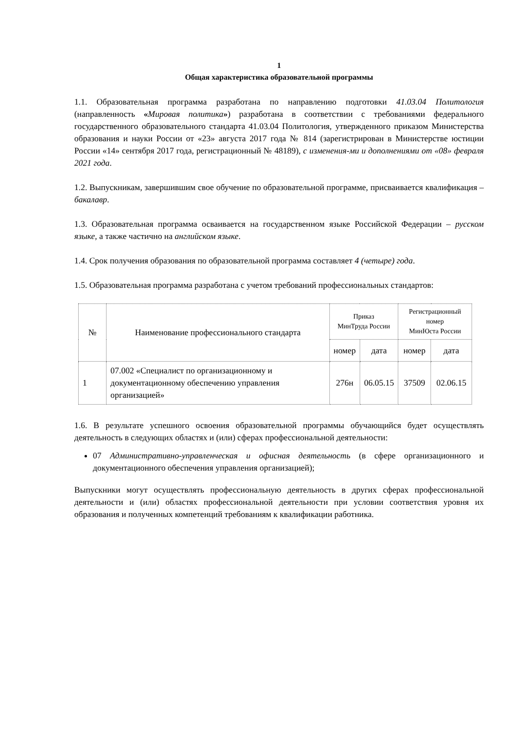1
Общая характеристика образовательной программы
1.1. Образовательная программа разработана по направлению подготовки 41.03.04 Политология (направленность «Мировая политика») разработана в соответствии с требованиями федерального государственного образовательного стандарта 41.03.04 Политология, утвержденного приказом Министерства образования и науки России от «23» августа 2017 года № 814 (зарегистрирован в Министерстве юстиции России «14» сентября 2017 года, регистрационный № 48189), с изменения-ми и дополнениями от «08» февраля 2021 года.
1.2. Выпускникам, завершившим свое обучение по образовательной программе, присваивается квалификация – бакалавр.
1.3. Образовательная программа осваивается на государственном языке Российской Федерации – русском языке, а также частично на английском языке.
1.4. Срок получения образования по образовательной программа составляет 4 (четыре) года.
1.5. Образовательная программа разработана с учетом требований профессиональных стандартов:
| № | Наименование профессионального стандарта | Приказ МинТруда России | | Регистрационный номер МинЮста России | |
| --- | --- | --- | --- | --- | --- |
| | | номер | дата | номер | дата |
| 1 | 07.002 «Специалист по организационному и документационному обеспечению управления организацией» | 276н | 06.05.15 | 37509 | 02.06.15 |
1.6. В результате успешного освоения образовательной программы обучающийся будет осуществлять деятельность в следующих областях и (или) сферах профессиональной деятельности:
07 Административно-управленческая и офисная деятельность (в сфере организационного и документационного обеспечения управления организацией);
Выпускники могут осуществлять профессиональную деятельность в других сферах профессиональной деятельности и (или) областях профессиональной деятельности при условии соответствия уровня их образования и полученных компетенций требованиям к квалификации работника.